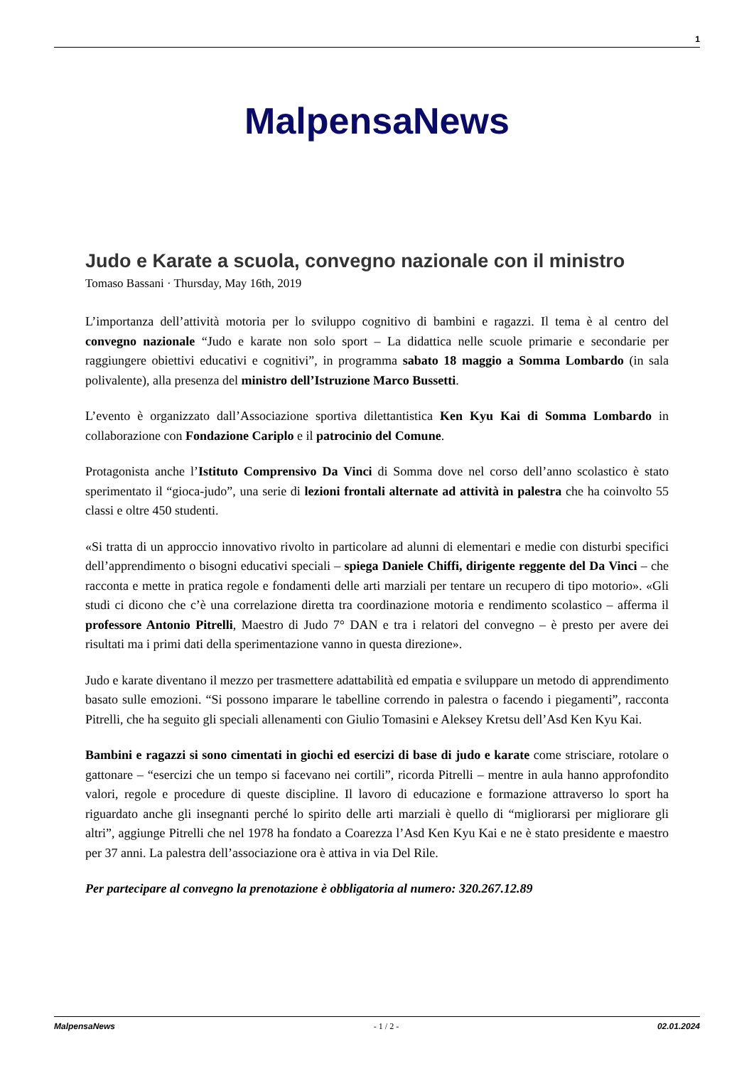1
MalpensaNews
Judo e Karate a scuola, convegno nazionale con il ministro
Tomaso Bassani · Thursday, May 16th, 2019
L’importanza dell’attività motoria per lo sviluppo cognitivo di bambini e ragazzi. Il tema è al centro del convegno nazionale “Judo e karate non solo sport – La didattica nelle scuole primarie e secondarie per raggiungere obiettivi educativi e cognitivi”, in programma sabato 18 maggio a Somma Lombardo (in sala polivalente), alla presenza del ministro dell’Istruzione Marco Bussetti.
L’evento è organizzato dall’Associazione sportiva dilettantistica Ken Kyu Kai di Somma Lombardo in collaborazione con Fondazione Cariplo e il patrocinio del Comune.
Protagonista anche l’Istituto Comprensivo Da Vinci di Somma dove nel corso dell’anno scolastico è stato sperimentato il “gioca-judo”, una serie di lezioni frontali alternate ad attività in palestra che ha coinvolto 55 classi e oltre 450 studenti.
«Si tratta di un approccio innovativo rivolto in particolare ad alunni di elementari e medie con disturbi specifici dell’apprendimento o bisogni educativi speciali – spiega Daniele Chiffi, dirigente reggente del Da Vinci – che racconta e mette in pratica regole e fondamenti delle arti marziali per tentare un recupero di tipo motorio». «Gli studi ci dicono che c’è una correlazione diretta tra coordinazione motoria e rendimento scolastico – afferma il professore Antonio Pitrelli, Maestro di Judo 7° DAN e tra i relatori del convegno – è presto per avere dei risultati ma i primi dati della sperimentazione vanno in questa direzione».
Judo e karate diventano il mezzo per trasmettere adattabilità ed empatia e sviluppare un metodo di apprendimento basato sulle emozioni. “Si possono imparare le tabelline correndo in palestra o facendo i piegamenti”, racconta Pitrelli, che ha seguito gli speciali allenamenti con Giulio Tomasini e Aleksey Kretsu dell’Asd Ken Kyu Kai.
Bambini e ragazzi si sono cimentati in giochi ed esercizi di base di judo e karate come strisciare, rotolare o gattonare – “esercizi che un tempo si facevano nei cortili”, ricorda Pitrelli – mentre in aula hanno approfondito valori, regole e procedure di queste discipline. Il lavoro di educazione e formazione attraverso lo sport ha riguardato anche gli insegnanti perché lo spirito delle arti marziali è quello di “migliorarsi per migliorare gli altri”, aggiunge Pitrelli che nel 1978 ha fondato a Coarezza l’Asd Ken Kyu Kai e ne è stato presidente e maestro per 37 anni. La palestra dell’associazione ora è attiva in via Del Rile.
Per partecipare al convegno la prenotazione è obbligatoria al numero: 320.267.12.89
MalpensaNews - 1 / 2 - 02.01.2024